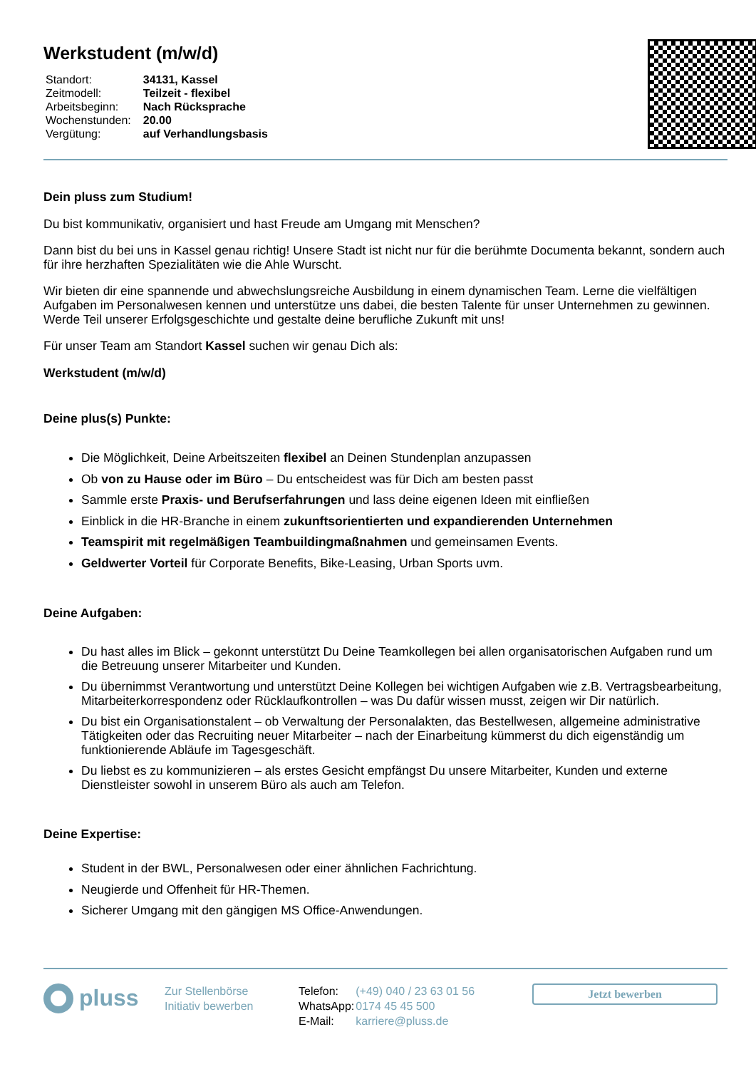Werkstudent (m/w/d)
| Standort: | 34131, Kassel |
| Zeitmodell: | Teilzeit - flexibel |
| Arbeitsbeginn: | Nach Rücksprache |
| Wochenstunden: | 20.00 |
| Vergütung: | auf Verhandlungsbasis |
Dein pluss zum Studium!
Du bist kommunikativ, organisiert und hast Freude am Umgang mit Menschen?
Dann bist du bei uns in Kassel genau richtig! Unsere Stadt ist nicht nur für die berühmte Documenta bekannt, sondern auch für ihre herzhaften Spezialitäten wie die Ahle Wurscht.
Wir bieten dir eine spannende und abwechslungsreiche Ausbildung in einem dynamischen Team. Lerne die vielfältigen Aufgaben im Personalwesen kennen und unterstütze uns dabei, die besten Talente für unser Unternehmen zu gewinnen. Werde Teil unserer Erfolgsgeschichte und gestalte deine berufliche Zukunft mit uns!
Für unser Team am Standort Kassel suchen wir genau Dich als:
Werkstudent (m/w/d)
Deine plus(s) Punkte:
Die Möglichkeit, Deine Arbeitszeiten flexibel an Deinen Stundenplan anzupassen
Ob von zu Hause oder im Büro – Du entscheidest was für Dich am besten passt
Sammle erste Praxis- und Berufserfahrungen und lass deine eigenen Ideen mit einfließen
Einblick in die HR-Branche in einem zukunftsorientierten und expandierenden Unternehmen
Teamspirit mit regelmäßigen Teambuildingmaßnahmen und gemeinsamen Events.
Geldwerter Vorteil für Corporate Benefits, Bike-Leasing, Urban Sports uvm.
Deine Aufgaben:
Du hast alles im Blick – gekonnt unterstützt Du Deine Teamkollegen bei allen organisatorischen Aufgaben rund um die Betreuung unserer Mitarbeiter und Kunden.
Du übernimmst Verantwortung und unterstützt Deine Kollegen bei wichtigen Aufgaben wie z.B. Vertragsbearbeitung, Mitarbeiterkorrespondenz oder Rücklaufkontrollen – was Du dafür wissen musst, zeigen wir Dir natürlich.
Du bist ein Organisationstalent – ob Verwaltung der Personalakten, das Bestellwesen, allgemeine administrative Tätigkeiten oder das Recruiting neuer Mitarbeiter – nach der Einarbeitung kümmerst du dich eigenständig um funktionierende Abläufe im Tagesgeschäft.
Du liebst es zu kommunizieren – als erstes Gesicht empfängst Du unsere Mitarbeiter, Kunden und externe Dienstleister sowohl in unserem Büro als auch am Telefon.
Deine Expertise:
Student in der BWL, Personalwesen oder einer ähnlichen Fachrichtung.
Neugierde und Offenheit für HR-Themen.
Sicherer Umgang mit den gängigen MS Office-Anwendungen.
pluss
Zur Stellenbörse
Initiativ bewerben
| Telefon: | (+49) 040 / 23 63 01 56 |
| WhatsApp: | 0174 45 45 500 |
| E-Mail: | karriere@pluss.de |
Jetzt bewerben